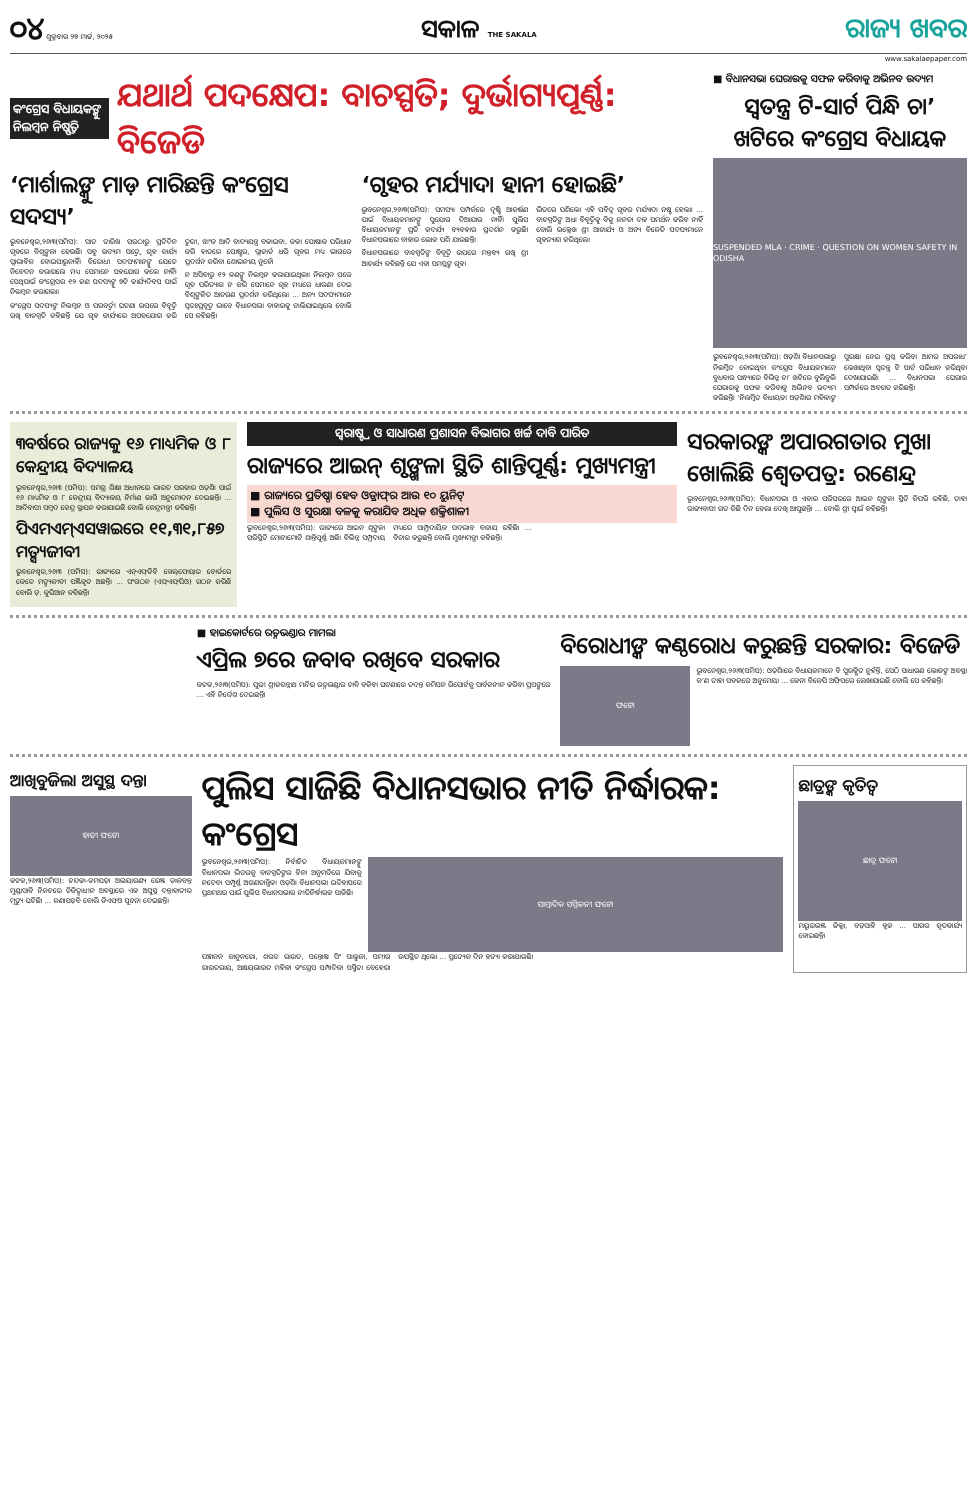୦୪ ଶୁକ୍ରବାର ୨୭ ମାର୍ଚ୍ଚ, ୨୦୨୫
ସକାଳ THE SAKALA
ରାଜ୍ୟ ଖବର
www.sakalaepaper.com
କଂଗ୍ରେସ ବିଧାୟକଙ୍କୁ ନିଲମ୍ବନ ନିଷ୍ପତ୍ତି
ଯଥାର୍ଥ ପଦକ୍ଷେପ: ବାଚସ୍ପତି; ଦୁର୍ଭାଗ୍ୟପୂର୍ଣ୍ଣ: ବିଜେଡି
‘ମାର୍ଶାଲଙ୍କୁ ମାଡ଼ ମାରିଛନ୍ତି କଂଗ୍ରେସ ସଦସ୍ୟ’
ଭୁବନେଶ୍ୱର,୨୬।୩(ସମିସ): ସାତ ତାରିଖ ପରଠାରୁ ପ୍ରତିଦିନ ଗୃହରେ ବିଶୃଙ୍ଖଳା ହେଉଛି। ସବୁ ଉଦ୍ୟମ ସତ୍ତ୍ୱେ ଗୃହ କାର୍ଯ୍ୟ ସ୍ୱାଭାବିକ ହୋଇପାରୁନାହିଁ। ବିରୋଧୀ ସଦସ୍ୟମାନଙ୍କୁ ଯେତେ ନିବେଦନ କରାଗଲେ ମଧ୍ୟ ସେମାନେ ସହଯୋଗ କଲେ ନାହିଁ। ସେଥିପାଇଁ କଂଗ୍ରେସର ୧୨ ଜଣ ସଦସ୍ୟଙ୍କୁ ୭ଟି କାର୍ଯ୍ୟଦିବସ ପାଇଁ ନିଲମ୍ବନ କରାଗଲା।
କଂଗ୍ରେସ ସଦସ୍ୟଙ୍କ ନିଲମ୍ବନ ଓ ପରବର୍ତ୍ତୀ ଘଟଣା ଉପରେ ବିବୃତ୍ତି ରଖି ବାଚସ୍ପତି କହିଛନ୍ତି ଯେ ଗୃହ କାର୍ଯ୍ୟରେ ଅସହଯୋଗ କରି ତୁରୀ, ଝାଂଜ ଆଦି ବାଦ୍ୟଯନ୍ତ୍ର ବଜାଇବା, କଳା ପୋଷାକ ପରିଧାନ କରି ହାତରେ ପୋଷ୍ଟର, ପ୍ଲାକାର୍ଡ ଧରି ଗୃହର ମଧ୍ୟ ଭାଗରେ ପ୍ରଦର୍ଶନ କରିବା ଶୋଭନୀୟ ନୁହେଁ।
ନ ଅସିବାରୁ ୧୨ ଜଣଙ୍କୁ ନିଲମ୍ବନ କରାଯାଇଥିଲା। ନିଲମ୍ବନ ପରେ ଗୃହ ପରିତ୍ୟାଗ ନ କରି ସେମାନେ ଗୃହ ମଧ୍ୟରେ ଧାରଣା ଦେଇ ବିଶୃଙ୍ଖଳିତ ଆଚରଣ ପ୍ରଦର୍ଶନ କରିଥିଲେ। ... ଅନ୍ୟ ସଦସ୍ୟମାନେ ସ୍ୱତଃପ୍ରବୃତ୍ତ ଭାବେ ବିଧାନସଭା ବାହାରକୁ ଚାଲିଯାଇଥିଲେ ବୋଲି ସେ କହିଛନ୍ତି।
‘ଗୃହର ମର୍ଯ୍ୟାଦା ହାନୀ ହୋଇଛି’
ଭୁବନେଶ୍ୱର,୨୬।୩(ସମିସ): ସମସ୍ୟା ସମ୍ପର୍କରେ ଦୃଷ୍ଟି ଆକର୍ଷଣ ପାଇଁ ବିଧାୟକମାନଙ୍କୁ ସୁଯୋଗ ଦିଆଯାଉ ନାହିଁ। ପୁଲିସ ବିଧାୟକମାନଙ୍କ ପ୍ରତି କଦର୍ଯ୍ୟ ବ୍ୟବହାର ପ୍ରଦର୍ଶନ କରୁଛି। ବିଧାନସଭାରେ ବାହାର ଲୋକ ପଶି ଯାଉଛନ୍ତି।
ବିଧାନସଭାରେ ବାଚସ୍ପତିଙ୍କ ବିବୃତ୍ତି ଉପରେ ମନ୍ତବ୍ୟ ରଖି ଶ୍ରୀ ଆଚାର୍ଯ୍ୟ କହିଛନ୍ତି ଯେ ଏହା ସମସ୍ତଙ୍କ ଗୃହ।
ଭିତରେ ପଶିଲେ। ଏହି ପବିତ୍ର ଗୃହର ମର୍ଯ୍ୟାଦା ନଷ୍ଟ ହେଲା। ... ବାଚସ୍ପତିଙ୍କ ଅଧା ବିବୃତ୍ତିକୁ ବିଜୁ ଜନତା ଦଳ ସମର୍ଥନ କରିବ ନାହିଁ ବୋଲି ଉଲ୍ଲେଖ ଶ୍ରୀ ଆଚାର୍ଯ୍ୟ ଓ ଅନ୍ୟ ବିଜେଡି ସଦସ୍ୟମାନେ ଗୃହତ୍ୟାଗ କରିଥିଲେ।
■ ବିଧାନସଭା ଘେରାଉକୁ ସଫଳ କରିବାକୁ ଅଭିନବ ଉଦ୍ୟମ
ସ୍ୱତନ୍ତ୍ର ଟି-ସାର୍ଟ ପିନ୍ଧି ଚା’ ଖଟିରେ କଂଗ୍ରେସ ବିଧାୟକ
SUSPENDED MLA · CRIME · QUESTION ON WOMEN SAFETY IN ODISHA
ଭୁବନେଶ୍ୱର,୨୬।୩(ସମିସ): ଓଡ଼ିଶା ବିଧାନସଭାରୁ ନିଲମ୍ବିତ ହୋଇଥିବା କଂଗ୍ରେସ ବିଧାୟକମାନେ ବୁଧବାର ସନ୍ଧ୍ୟାରେ ବିଭିନ୍ନ ଚା’ ଖଟିରେ ବୁଲିବୁଲି ଘେରାଉକୁ ସଫଳ କରିବାକୁ ଅଭିନବ ଉଦ୍ୟମ କରିଛନ୍ତି। ‘ନିଲମ୍ବିତ ବିଧାୟକ। ଓଡ଼ିଶାର ମହିଳାଙ୍କ ସୁରକ୍ଷା ନେଇ ପ୍ରଶ୍ନ କରିବା ଆମର ଅପରାଧ’ ଲେଖାଥିବା ସ୍ୱତନ୍ତ୍ର ଟି ସାର୍ଟ ପରିଧାନ କରିଥିବା ଦେଖାଯାଇଛି। ... ବିଧାନସଭା ଘେରାଉ ସମ୍ପର୍କରେ ଅବଗତ କରିଛନ୍ତି।
୩ବର୍ଷରେ ରାଜ୍ୟକୁ ୧୬ ମାଧ୍ୟମିକ ଓ ୮ କେନ୍ଦ୍ରୀୟ ବିଦ୍ୟାଳୟ
ଭୁବନେଶ୍ୱର,୨୬।୩ (ସମିସ): ସମଗ୍ର ଶିକ୍ଷା ଅଧୀନରେ ଭାରତ ସରକାର ଓଡ଼ିଶା ପାଇଁ ୧୬ ମାଧ୍ୟମିକ ଓ ୮ କେନ୍ଦ୍ରୀୟ ବିଦ୍ୟାଳୟ ନିର୍ମାଣ ଲାଗି ଅନୁମୋଦନ ଦେଇଛନ୍ତି। ... ଆଦିବାସୀ ସମ୍ବଦ କେନ୍ଦ୍ର ସ୍ଥାପନ କରାଯାଇଛି ବୋଲି କେନ୍ଦ୍ରମନ୍ତ୍ରୀ କହିଛନ୍ତି।
ପିଏମଏମ୍‌ଏସୱାଇରେ ୧୧,୩୧,୮୫୭ ମତ୍ସ୍ୟଜୀବୀ
ଭୁବନେଶ୍ୱର,୨୬।୩ (ସମିସ): ରାଜ୍ୟରେ ଏନ୍‌ଏଫ୍‌ଡିବି ୱେଲ୍‌ଫେୟାର ବୋର୍ଡରେ କେତେ ମତ୍ସ୍ୟଜୀବୀ ପଞ୍ଜିକୃତ ଅଛନ୍ତି। ... ସଂଗଠନ (ଏଫ୍‌ଏଫ୍‌ପିଓ) ଗଠନ କରିଛି ବୋଲି ଡ଼. କୁରିଆନ କହିଛନ୍ତି।
ସ୍ୱରାଷ୍ଟ୍ର ଓ ସାଧାରଣ ପ୍ରଶାସନ ବିଭାଗର ଖର୍ଚ୍ଚ ଦାବି ପାରିତ
ରାଜ୍ୟରେ ଆଇନ୍ ଶୃଙ୍ଖଳା ସ୍ଥିତି ଶାନ୍ତିପୂର୍ଣ୍ଣ: ମୁଖ୍ୟମନ୍ତ୍ରୀ
■ ରାଜ୍ୟରେ ପ୍ରତିଷ୍ଠା ହେବ ଓଡ୍ରାଫ୍‌ର ଆଉ ୧୦ ୟୁନିଟ୍
■ ପୁଲିସ ଓ ସୁରକ୍ଷା ବଳକୁ କରାଯିବ ଅଧିକ ଶକ୍ତିଶାଳୀ
ଭୁବନେଶ୍ୱର,୨୬।୩(ସମିସ): ରାଜ୍ୟରେ ଆଇନ ଶୃଙ୍ଖଳା ପରିସ୍ଥିତି ମୋଟାମୋଟି ଶାନ୍ତିପୂର୍ଣ୍ଣ ଅଛି। ବିଭିନ୍ନ ସମ୍ପ୍ରଦାୟ ମଧ୍ୟରେ ସାମ୍ପ୍ରଦାୟିକ ସଦଭାବ ବଜାୟ ରହିଛି। ... ବିଚାର କରୁଛନ୍ତି ବୋଲି ମୁଖ୍ୟମନ୍ତ୍ରୀ କହିଛନ୍ତି।
ସରକାରଙ୍କ ଅପାରଗତାର ମୁଖା ଖୋଲିଛି ଶ୍ୱେତପତ୍ର: ରଣେନ୍ଦ୍ର
ଭୁବନେଶ୍ୱର,୨୬।୩(ସମିସ): ବିଧାନସଭା ଓ ଏହାର ପରିସରରେ ଆଇନ ଶୃଙ୍ଖଳା ସ୍ଥିତି କିପରି ରହିଛି, ତାହା ରାଜ୍ୟବାସୀ ଗତ କିଛି ଦିନ ହେଲା ଦେଖି ଆସୁଛନ୍ତି। ... ବୋଲି ଶ୍ରୀ ସ୍ୱାଇଁ କହିଛନ୍ତି।
■ ହାଇକୋର୍ଟରେ ରତ୍ନଭଣ୍ଡାର ମାମଲା
ଏପ୍ରିଲ ୭ରେ ଜବାବ ରଖିବେ ସରକାର
କଟକ,୨୬।୩(ସମିସ): ପୁରୀ ଶ୍ରୀଜଗନ୍ନାଥ ମନ୍ଦିର ରତ୍ନଭଣ୍ଡାର ଚାବି ହଜିବା ଘଟଣାରେ ତଦନ୍ତ କମିସନ ରିପୋର୍ଟକୁ ସାର୍ବଜନୀନ କରିବା ପ୍ରସଙ୍ଗରେ ... ଏହି ନିର୍ଦ୍ଦେଶ ଦେଇଛନ୍ତି।
ବିରୋଧୀଙ୍କ କଣ୍ଠରୋଧ କରୁଛନ୍ତି ସରକାର: ବିଜେଡି
ଫଟୋ
ଭୁବନେଶ୍ୱର,୨୬।୩(ସମିସ): ଓଡ଼ିଶାରେ ବିଧାୟକମାନେ ବି ସୁରକ୍ଷିତ ନୁହଁନ୍ତି, ସେଠି ସାଧାରଣ ଲୋକଙ୍କ ଅବସ୍ଥା କ’ଣ ତାହା ସହଜରେ ଅନୁମେୟ। ... ଜେନା ବିଜେପି ଅଫିସରେ ଲେଖାଯାଇଛି ବୋଲି ସେ କହିଛନ୍ତି।
ଆଖିବୁଜିଲା ଅସୁସ୍ଥ ଦନ୍ତା
ହାତୀ ଫଟୋ
କଟକ,୨୬।୩(ସମିସ): ଚନ୍ଦକା-ଡମପଡ଼ା ଅଭୟାରଣ୍ୟ ରେଞ୍ଜ ଡାଳବନ୍ତ ମୁଣ୍ଡାସାହି ନିକଟରେ ଚିକିତ୍ସାଧୀନ ଅବସ୍ଥାରେ ଏକ ଅସୁସ୍ଥ ଦନ୍ତାହାତୀର ମୃତ୍ୟୁ ଘଟିଛି। ... ଜଣାପଡ଼ିବ ବୋଲି ଡିଏଫଓ ସୂଚନା ଦେଇଛନ୍ତି।
ପୁଲିସ ସାଜିଛି ବିଧାନସଭାର ନୀତି ନିର୍ଦ୍ଧାରକ: କଂଗ୍ରେସ
ଭୁବନେଶ୍ୱର,୨୬।୩(ସମିସ): ନିର୍ବାଚିତ ବିଧାୟକମାନଙ୍କୁ ବିଧାନସଭା ଭିତରକୁ ବାଚସ୍ପତିଙ୍କର ବିନା ଅନୁମତିରେ ଯିବାକୁ ନଦେବା ସମ୍ପୂର୍ଣ୍ଣ ଅଗଣତାନ୍ତ୍ରିକ। ଓଡ଼ିଶା ବିଧାନସଭା ଇତିହାସରେ ପ୍ରଥମଥର ପାଇଁ ପୁଲିସ ବିଧାନସଭାର ନୀତିନିର୍ଦ୍ଧାରକ ସାଜିଛି।
ସାମ୍ବାଦିକ ସମ୍ମିଳନୀ ଫଟୋ
ପଞ୍ଚାନନ କାନୁନଗୋ, ଶରତ ରାଉତ, ସନ୍ତୋଷ ସିଂ ସାଲୁଜା, ସମୀର ରାଉତରାୟ, ଅକ୍ଷୟଭାରତ ମହିଳା କଂଗ୍ରେସ ସମ୍ପାଦିକା ସସ୍ମିତା ବେହେରା ଉପସ୍ଥିତ ଥିଲେ। ... ପ୍ରତ୍ୟେକ ଦିନ ହତ୍ୟା କରାଯାଉଛି।
ଛାତ୍ରଙ୍କ କୃତିତ୍ୱ
ଛାତ୍ର ଫଟୋ
ମୟୂରଭଞ୍ଜ ଜିଲ୍ଲା, ବଡ଼ସାହି ବ୍ଲକ ... ସାଗର କୃତକାର୍ଯ୍ୟ ହୋଇଛନ୍ତି।